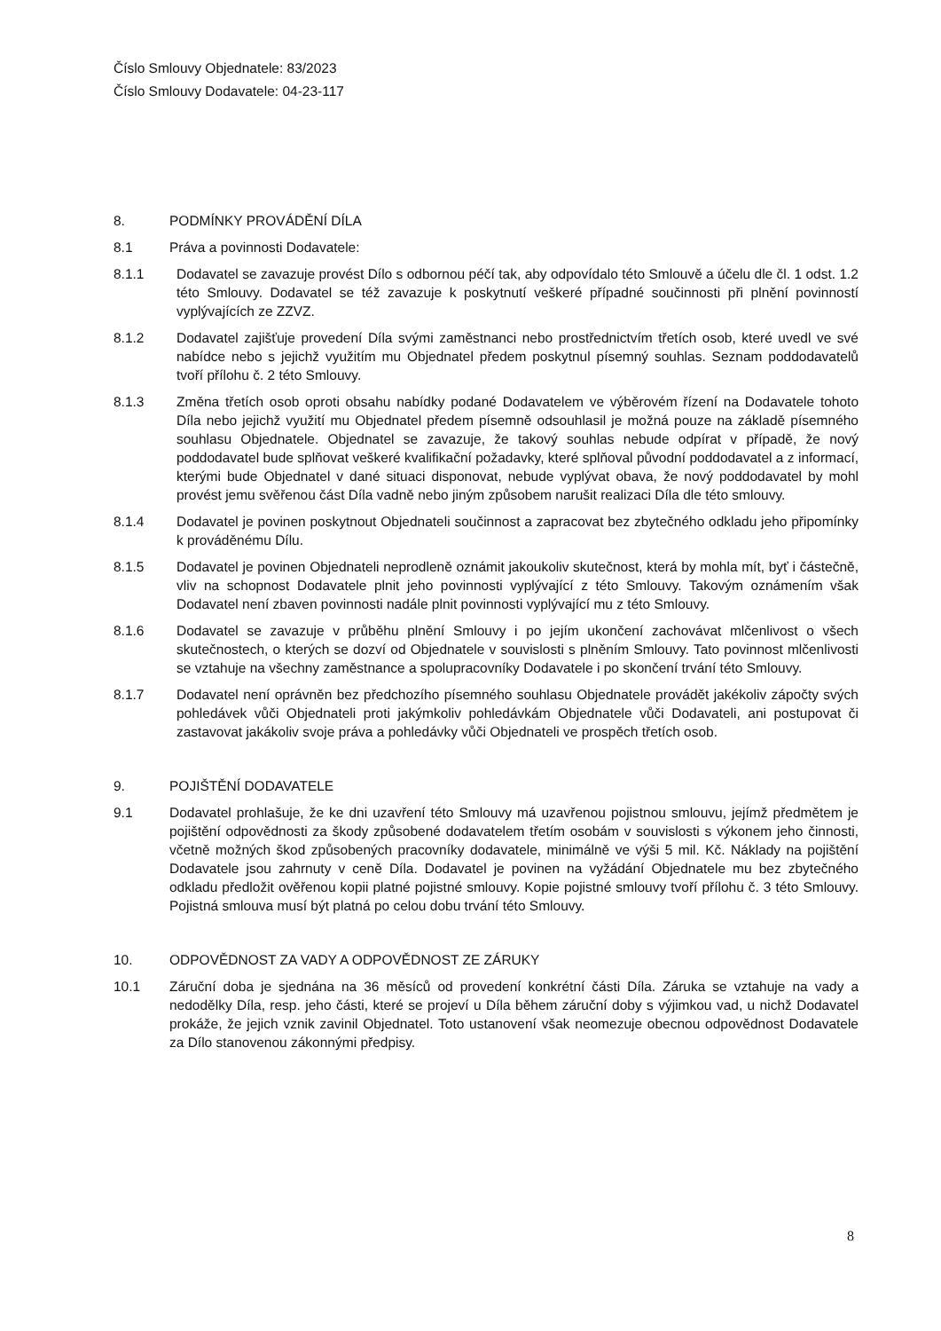Číslo Smlouvy Objednatele: 83/2023
Číslo Smlouvy Dodavatele: 04-23-117
8. PODMÍNKY PROVÁDĚNÍ DÍLA
8.1 Práva a povinnosti Dodavatele:
8.1.1 Dodavatel se zavazuje provést Dílo s odbornou péčí tak, aby odpovídalo této Smlouvě a účelu dle čl. 1 odst. 1.2 této Smlouvy. Dodavatel se též zavazuje k poskytnutí veškeré případné součinnosti při plnění povinností vyplývajících ze ZZVZ.
8.1.2 Dodavatel zajišťuje provedení Díla svými zaměstnanci nebo prostřednictvím třetích osob, které uvedl ve své nabídce nebo s jejichž využitím mu Objednatel předem poskytnul písemný souhlas. Seznam poddodavatelů tvoří přílohu č. 2 této Smlouvy.
8.1.3 Změna třetích osob oproti obsahu nabídky podané Dodavatelem ve výběrovém řízení na Dodavatele tohoto Díla nebo jejichž využití mu Objednatel předem písemně odsouhlasil je možná pouze na základě písemného souhlasu Objednatele. Objednatel se zavazuje, že takový souhlas nebude odpírat v případě, že nový poddodavatel bude splňovat veškeré kvalifikační požadavky, které splňoval původní poddodavatel a z informací, kterými bude Objednatel v dané situaci disponovat, nebude vyplývat obava, že nový poddodavatel by mohl provést jemu svěřenou část Díla vadně nebo jiným způsobem narušit realizaci Díla dle této smlouvy.
8.1.4 Dodavatel je povinen poskytnout Objednateli součinnost a zapracovat bez zbytečného odkladu jeho připomínky k prováděnému Dílu.
8.1.5 Dodavatel je povinen Objednateli neprodleně oznámit jakoukoliv skutečnost, která by mohla mít, byť i částečně, vliv na schopnost Dodavatele plnit jeho povinnosti vyplývající z této Smlouvy. Takovým oznámením však Dodavatel není zbaven povinnosti nadále plnit povinnosti vyplývající mu z této Smlouvy.
8.1.6 Dodavatel se zavazuje v průběhu plnění Smlouvy i po jejím ukončení zachovávat mlčenlivost o všech skutečnostech, o kterých se dozví od Objednatele v souvislosti s plněním Smlouvy. Tato povinnost mlčenlivosti se vztahuje na všechny zaměstnance a spolupracovníky Dodavatele i po skončení trvání této Smlouvy.
8.1.7 Dodavatel není oprávněn bez předchozího písemného souhlasu Objednatele provádět jakékoliv zápočty svých pohledávek vůči Objednateli proti jakýmkoliv pohledávkám Objednatele vůči Dodavateli, ani postupovat či zastavovat jakákoliv svoje práva a pohledávky vůči Objednateli ve prospěch třetích osob.
9. POJIŠTĚNÍ DODAVATELE
9.1 Dodavatel prohlašuje, že ke dni uzavření této Smlouvy má uzavřenou pojistnou smlouvu, jejímž předmětem je pojištění odpovědnosti za škody způsobené dodavatelem třetím osobám v souvislosti s výkonem jeho činnosti, včetně možných škod způsobených pracovníky dodavatele, minimálně ve výši 5 mil. Kč. Náklady na pojištění Dodavatele jsou zahrnuty v ceně Díla. Dodavatel je povinen na vyžádání Objednatele mu bez zbytečného odkladu předložit ověřenou kopii platné pojistné smlouvy. Kopie pojistné smlouvy tvoří přílohu č. 3 této Smlouvy. Pojistná smlouva musí být platná po celou dobu trvání této Smlouvy.
10. ODPOVĚDNOST ZA VADY A ODPOVĚDNOST ZE ZÁRUKY
10.1 Záruční doba je sjednána na 36 měsíců od provedení konkrétní části Díla. Záruka se vztahuje na vady a nedodělky Díla, resp. jeho části, které se projeví u Díla během záruční doby s výjimkou vad, u nichž Dodavatel prokáže, že jejich vznik zavinil Objednatel. Toto ustanovení však neomezuje obecnou odpovědnost Dodavatele za Dílo stanovenou zákonnými předpisy.
8